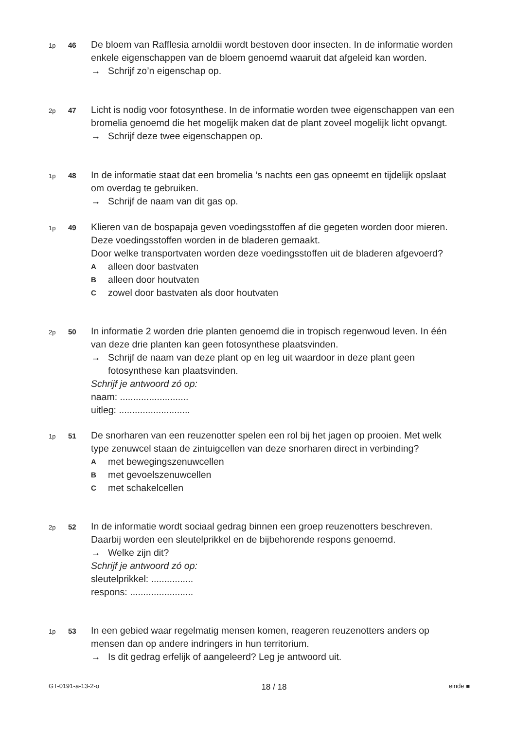1p
46
De bloem van Rafflesia arnoldii wordt bestoven door insecten. In de informatie worden enkele eigenschappen van de bloem genoemd waaruit dat afgeleid kan worden.
→ Schrijf zo’n eigenschap op.
2p
47
Licht is nodig voor fotosynthese. In de informatie worden twee eigenschappen van een bromelia genoemd die het mogelijk maken dat de plant zoveel mogelijk licht opvangt.
→ Schrijf deze twee eigenschappen op.
1p
48
In de informatie staat dat een bromelia ’s nachts een gas opneemt en tijdelijk opslaat om overdag te gebruiken.
→ Schrijf de naam van dit gas op.
1p
49
Klieren van de bospapaja geven voedingsstoffen af die gegeten worden door mieren. Deze voedingsstoffen worden in de bladeren gemaakt.
Door welke transportvaten worden deze voedingsstoffen uit de bladeren afgevoerd?
Aalleen door bastvaten
Balleen door houtvaten
Czowel door bastvaten als door houtvaten
2p
50
In informatie 2 worden drie planten genoemd die in tropisch regenwoud leven. In één van deze drie planten kan geen fotosynthese plaatsvinden.
→ Schrijf de naam van deze plant op en leg uit waardoor in deze plant geen fotosynthese kan plaatsvinden.
Schrijf je antwoord zó op:
naam: ..........................
uitleg: ...........................
1p
51
De snorharen van een reuzenotter spelen een rol bij het jagen op prooien. Met welk type zenuwcel staan de zintuigcellen van deze snorharen direct in verbinding?
Amet bewegingszenuwcellen
Bmet gevoelszenuwcellen
Cmet schakelcellen
2p
52
In de informatie wordt sociaal gedrag binnen een groep reuzenotters beschreven. Daarbij worden een sleutelprikkel en de bijbehorende respons genoemd.
→ Welke zijn dit?
Schrijf je antwoord zó op:
sleutelprikkel: ................
respons: ........................
1p
53
In een gebied waar regelmatig mensen komen, reageren reuzenotters anders op mensen dan op andere indringers in hun territorium.
→ Is dit gedrag erfelijk of aangeleerd? Leg je antwoord uit.
GT-0191-a-13-2-o 18 / 18 einde ■